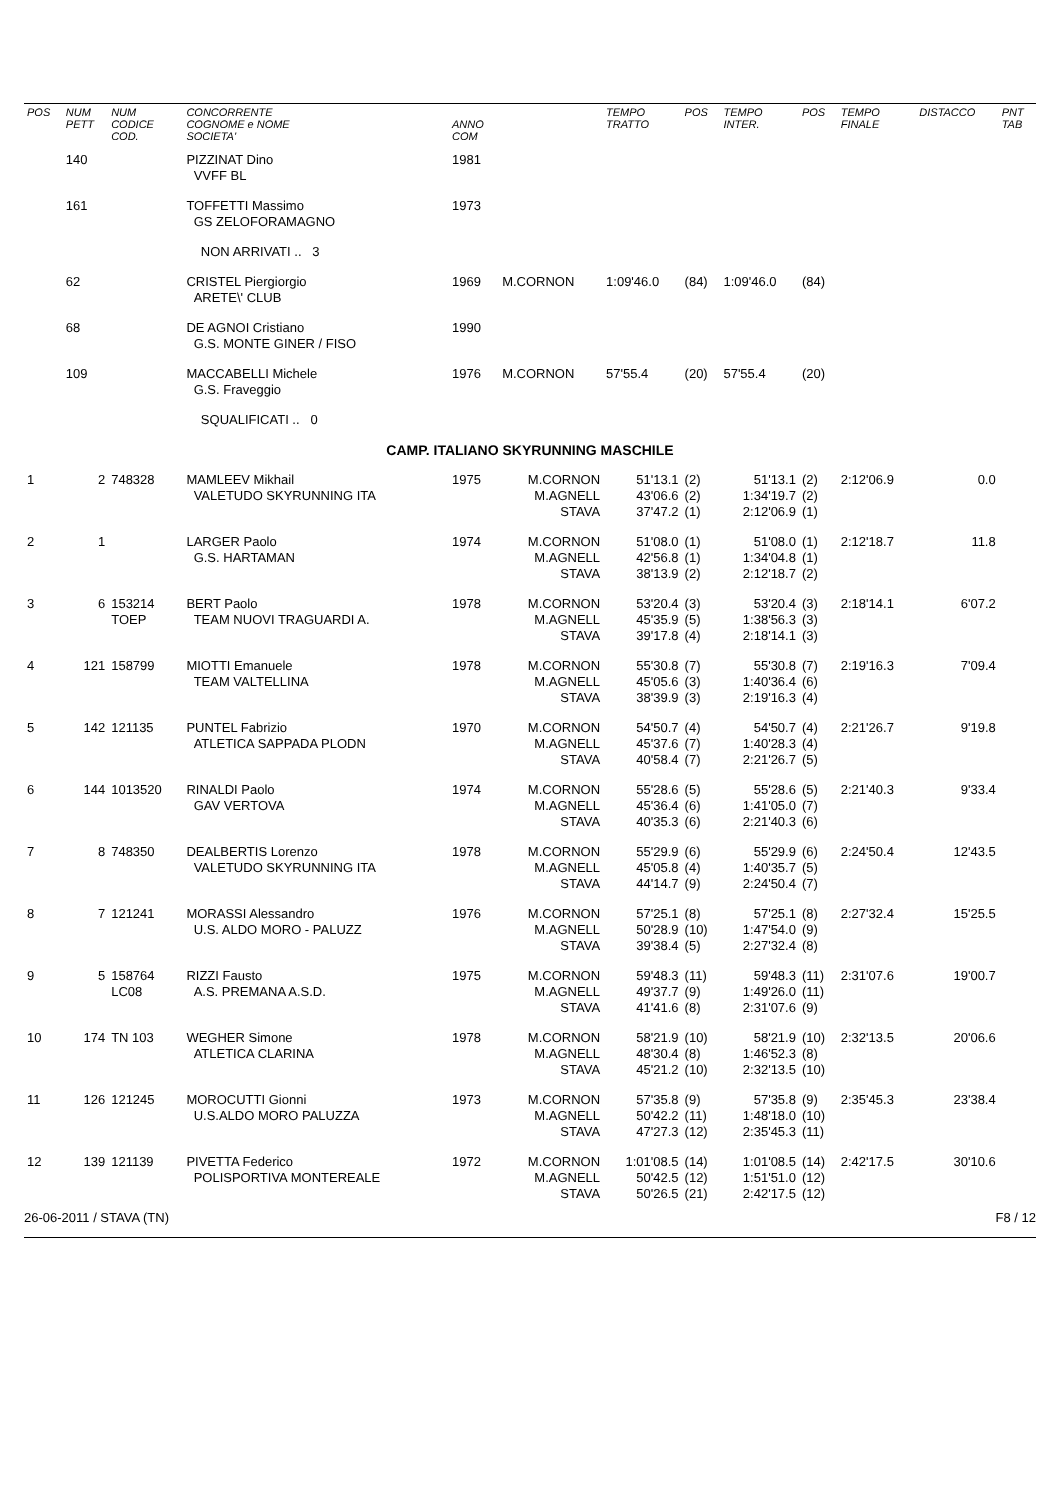| POS | NUM PETT | NUM CODICE COD. | CONCORRENTE COGNOME e NOME SOCIETA' | ANNO COM | | TEMPO TRATTO | POS | TEMPO INTER. | POS | TEMPO FINALE | DISTACCO | PNT TAB |
| --- | --- | --- | --- | --- | --- | --- | --- | --- | --- | --- | --- | --- |
| | 140 | | PIZZINAT Dino VVFF BL | 1981 | | | | | | | | |
| | 161 | | TOFFETTI Massimo GS ZELOFORAMAGNO | 1973 | | | | | | | | |
| | | | NON ARRIVATI .. 3 | | | | | | | | | |
| | 62 | | CRISTEL Piergiorgio ARETE\' CLUB | 1969 | M.CORNON | 1:09'46.0 | (84) | 1:09'46.0 | (84) | | | |
| | 68 | | DE AGNOI Cristiano G.S. MONTE GINER / FISO | 1990 | | | | | | | | |
| | 109 | | MACCABELLI Michele G.S. Fraveggio | 1976 | M.CORNON | 57'55.4 | (20) | 57'55.4 | (20) | | | |
| | | | SQUALIFICATI .. 0 | | | | | | | | | |
| CAMP. ITALIANO SKYRUNNING MASCHILE | | | | | | | | | | | | |
| 1 | 2 | 748328 | MAMLEEV Mikhail VALETUDO SKYRUNNING ITA | 1975 | M.CORNON M.AGNELL STAVA | 51'13.1 43'06.6 37'47.2 | (2) (2) (1) | 51'13.1 1:34'19.7 2:12'06.9 | (2) (2) (1) | 2:12'06.9 | 0.0 | |
| 2 | 1 | | LARGER Paolo G.S. HARTAMAN | 1974 | M.CORNON M.AGNELL STAVA | 51'08.0 42'56.8 38'13.9 | (1) (1) (2) | 51'08.0 1:34'04.8 2:12'18.7 | (1) (1) (2) | 2:12'18.7 | 11.8 | |
| 3 | 6 | 153214 TOEP | BERT Paolo TEAM NUOVI TRAGUARDI A. | 1978 | M.CORNON M.AGNELL STAVA | 53'20.4 45'35.9 39'17.8 | (3) (5) (4) | 53'20.4 1:38'56.3 2:18'14.1 | (3) (3) (3) | 2:18'14.1 | 6'07.2 | |
| 4 | 121 | 158799 | MIOTTI Emanuele TEAM VALTELLINA | 1978 | M.CORNON M.AGNELL STAVA | 55'30.8 45'05.6 38'39.9 | (7) (3) (3) | 55'30.8 1:40'36.4 2:19'16.3 | (7) (6) (4) | 2:19'16.3 | 7'09.4 | |
| 5 | 142 | 121135 | PUNTEL Fabrizio ATLETICA SAPPADA PLODN | 1970 | M.CORNON M.AGNELL STAVA | 54'50.7 45'37.6 40'58.4 | (4) (7) (7) | 54'50.7 1:40'28.3 2:21'26.7 | (4) (4) (5) | 2:21'26.7 | 9'19.8 | |
| 6 | 144 | 1013520 | RINALDI Paolo GAV VERTOVA | 1974 | M.CORNON M.AGNELL STAVA | 55'28.6 45'36.4 40'35.3 | (5) (6) (6) | 55'28.6 1:41'05.0 2:21'40.3 | (5) (7) (6) | 2:21'40.3 | 9'33.4 | |
| 7 | 8 | 748350 | DEALBERTIS Lorenzo VALETUDO SKYRUNNING ITA | 1978 | M.CORNON M.AGNELL STAVA | 55'29.9 45'05.8 44'14.7 | (6) (4) (9) | 55'29.9 1:40'35.7 2:24'50.4 | (6) (5) (7) | 2:24'50.4 | 12'43.5 | |
| 8 | 7 | 121241 | MORASSI Alessandro U.S. ALDO MORO - PALUZZ | 1976 | M.CORNON M.AGNELL STAVA | 57'25.1 50'28.9 39'38.4 | (8) (10) (5) | 57'25.1 1:47'54.0 2:27'32.4 | (8) (9) (8) | 2:27'32.4 | 15'25.5 | |
| 9 | 5 | 158764 LC08 | RIZZI Fausto A.S. PREMANA A.S.D. | 1975 | M.CORNON M.AGNELL STAVA | 59'48.3 49'37.7 41'41.6 | (11) (9) (8) | 59'48.3 1:49'26.0 2:31'07.6 | (11) (11) (9) | 2:31'07.6 | 19'00.7 | |
| 10 | 174 | TN 103 | WEGHER Simone ATLETICA CLARINA | 1978 | M.CORNON M.AGNELL STAVA | 58'21.9 48'30.4 45'21.2 | (10) (8) (10) | 58'21.9 1:46'52.3 2:32'13.5 | (10) (8) (10) | 2:32'13.5 | 20'06.6 | |
| 11 | 126 | 121245 | MOROCUTTI Gionni U.S.ALDO MORO PALUZZA | 1973 | M.CORNON M.AGNELL STAVA | 57'35.8 50'42.2 47'27.3 | (9) (11) (12) | 57'35.8 1:48'18.0 2:35'45.3 | (9) (10) (11) | 2:35'45.3 | 23'38.4 | |
| 12 | 139 | 121139 | PIVETTA Federico POLISPORTIVA MONTEREALE | 1972 | M.CORNON M.AGNELL STAVA | 1:01'08.5 50'42.5 50'26.5 | (14) (12) (21) | 1:01'08.5 1:51'51.0 2:42'17.5 | (14) (12) (12) | 2:42'17.5 | 30'10.6 | |
26-06-2011 / STAVA (TN) F8 / 12